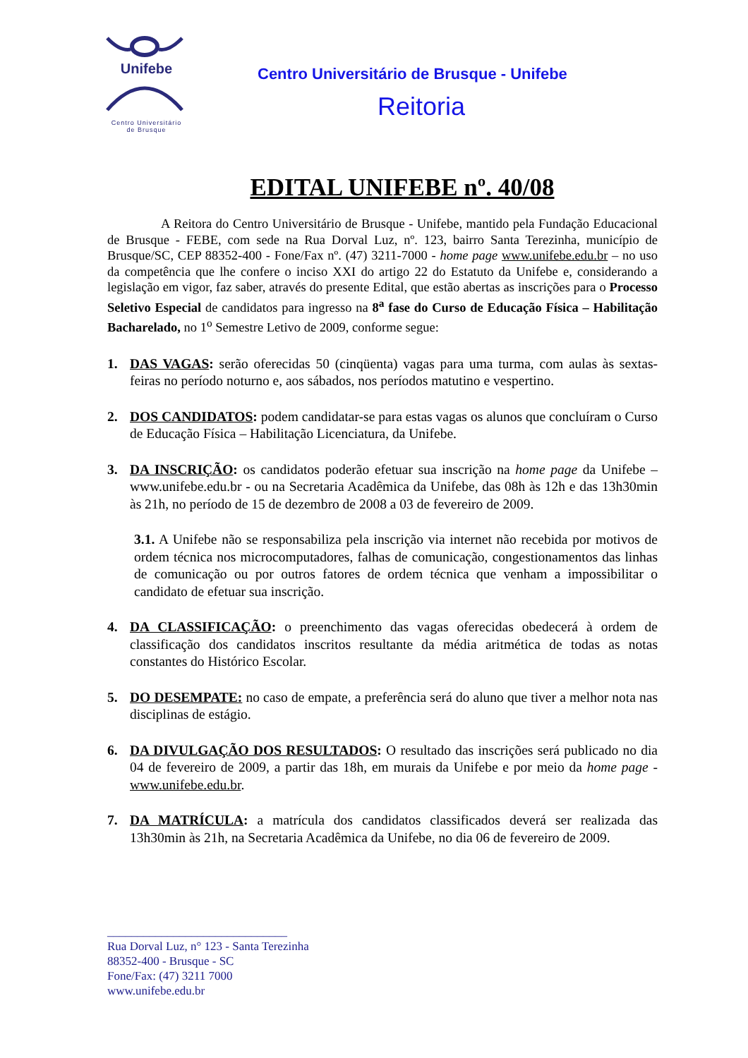Unifebe
Centro Universitário
de Brusque
Centro Universitário de Brusque - Unifebe
Reitoria
EDITAL UNIFEBE nº. 40/08
A Reitora do Centro Universitário de Brusque - Unifebe, mantido pela Fundação Educacional de Brusque - FEBE, com sede na Rua Dorval Luz, nº. 123, bairro Santa Terezinha, município de Brusque/SC, CEP 88352-400 - Fone/Fax nº. (47) 3211-7000 - home page www.unifebe.edu.br – no uso da competência que lhe confere o inciso XXI do artigo 22 do Estatuto da Unifebe e, considerando a legislação em vigor, faz saber, através do presente Edital, que estão abertas as inscrições para o Processo Seletivo Especial de candidatos para ingresso na 8<sup>a</sup> fase do Curso de Educação Física – Habilitação Bacharelado, no 1<sup>o</sup> Semestre Letivo de 2009, conforme segue:
1. DAS VAGAS: serão oferecidas 50 (cinqüenta) vagas para uma turma, com aulas às sextas-feiras no período noturno e, aos sábados, nos períodos matutino e vespertino.
2. DOS CANDIDATOS: podem candidatar-se para estas vagas os alunos que concluíram o Curso de Educação Física – Habilitação Licenciatura, da Unifebe.
3. DA INSCRIÇÃO: os candidatos poderão efetuar sua inscrição na home page da Unifebe – www.unifebe.edu.br - ou na Secretaria Acadêmica da Unifebe, das 08h às 12h e das 13h30min às 21h, no período de 15 de dezembro de 2008 a 03 de fevereiro de 2009.
3.1. A Unifebe não se responsabiliza pela inscrição via internet não recebida por motivos de ordem técnica nos microcomputadores, falhas de comunicação, congestionamentos das linhas de comunicação ou por outros fatores de ordem técnica que venham a impossibilitar o candidato de efetuar sua inscrição.
4. DA CLASSIFICAÇÃO: o preenchimento das vagas oferecidas obedecerá à ordem de classificação dos candidatos inscritos resultante da média aritmética de todas as notas constantes do Histórico Escolar.
5. DO DESEMPATE: no caso de empate, a preferência será do aluno que tiver a melhor nota nas disciplinas de estágio.
6. DA DIVULGAÇÃO DOS RESULTADOS: O resultado das inscrições será publicado no dia 04 de fevereiro de 2009, a partir das 18h, em murais da Unifebe e por meio da home page - www.unifebe.edu.br.
7. DA MATRÍCULA: a matrícula dos candidatos classificados deverá ser realizada das 13h30min às 21h, na Secretaria Acadêmica da Unifebe, no dia 06 de fevereiro de 2009.
______________________________
Rua Dorval Luz, n° 123 - Santa Terezinha
88352-400 - Brusque - SC
Fone/Fax: (47) 3211 7000
www.unifebe.edu.br